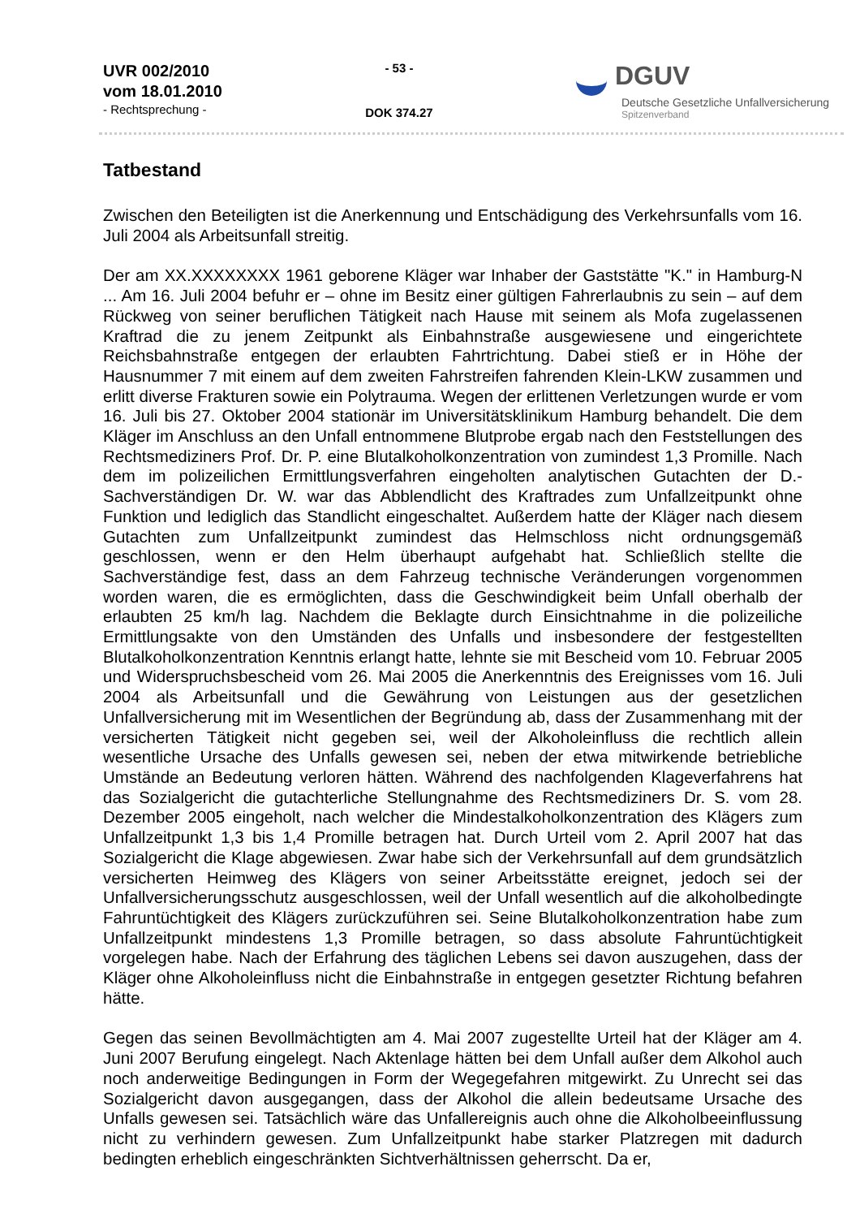UVR 002/2010
vom 18.01.2010
- Rechtsprechung -
- 53 -
DOK 374.27
DGUV
Deutsche Gesetzliche Unfallversicherung
Spitzenverband
Tatbestand
Zwischen den Beteiligten ist die Anerkennung und Entschädigung des Verkehrsunfalls vom 16. Juli 2004 als Arbeitsunfall streitig.
Der am XX.XXXXXXXX 1961 geborene Kläger war Inhaber der Gaststätte "K." in Hamburg-N ... Am 16. Juli 2004 befuhr er – ohne im Besitz einer gültigen Fahrerlaubnis zu sein – auf dem Rückweg von seiner beruflichen Tätigkeit nach Hause mit seinem als Mofa zugelassenen Kraftrad die zu jenem Zeitpunkt als Einbahnstraße ausgewiesene und eingerichtete Reichsbahnstraße entgegen der erlaubten Fahrtrichtung. Dabei stieß er in Höhe der Hausnummer 7 mit einem auf dem zweiten Fahrstreifen fahrenden Klein-LKW zusammen und erlitt diverse Frakturen sowie ein Polytrauma. Wegen der erlittenen Verletzungen wurde er vom 16. Juli bis 27. Oktober 2004 stationär im Universitätsklinikum Hamburg behandelt. Die dem Kläger im Anschluss an den Unfall entnommene Blutprobe ergab nach den Feststellungen des Rechtsmediziners Prof. Dr. P. eine Blutalkoholkonzentration von zumindest 1,3 Promille. Nach dem im polizeilichen Ermittlungsverfahren eingeholten analytischen Gutachten der D.-Sachverständigen Dr. W. war das Abblendlicht des Kraftrades zum Unfallzeitpunkt ohne Funktion und lediglich das Standlicht eingeschaltet. Außerdem hatte der Kläger nach diesem Gutachten zum Unfallzeitpunkt zumindest das Helmschloss nicht ordnungsgemäß geschlossen, wenn er den Helm überhaupt aufgehabt hat. Schließlich stellte die Sachverständige fest, dass an dem Fahrzeug technische Veränderungen vorgenommen worden waren, die es ermöglichten, dass die Geschwindigkeit beim Unfall oberhalb der erlaubten 25 km/h lag. Nachdem die Beklagte durch Einsichtnahme in die polizeiliche Ermittlungsakte von den Umständen des Unfalls und insbesondere der festgestellten Blutalkoholkonzentration Kenntnis erlangt hatte, lehnte sie mit Bescheid vom 10. Februar 2005 und Widerspruchsbescheid vom 26. Mai 2005 die Anerkenntnis des Ereignisses vom 16. Juli 2004 als Arbeitsunfall und die Gewährung von Leistungen aus der gesetzlichen Unfallversicherung mit im Wesentlichen der Begründung ab, dass der Zusammenhang mit der versicherten Tätigkeit nicht gegeben sei, weil der Alkoholeinfluss die rechtlich allein wesentliche Ursache des Unfalls gewesen sei, neben der etwa mitwirkende betriebliche Umstände an Bedeutung verloren hätten. Während des nachfolgenden Klageverfahrens hat das Sozialgericht die gutachterliche Stellungnahme des Rechtsmediziners Dr. S. vom 28. Dezember 2005 eingeholt, nach welcher die Mindestalkoholkonzentration des Klägers zum Unfallzeitpunkt 1,3 bis 1,4 Promille betragen hat. Durch Urteil vom 2. April 2007 hat das Sozialgericht die Klage abgewiesen. Zwar habe sich der Verkehrsunfall auf dem grundsätzlich versicherten Heimweg des Klägers von seiner Arbeitsstätte ereignet, jedoch sei der Unfallversicherungsschutz ausgeschlossen, weil der Unfall wesentlich auf die alkoholbedingte Fahruntüchtigkeit des Klägers zurückzuführen sei. Seine Blutalkoholkonzentration habe zum Unfallzeitpunkt mindestens 1,3 Promille betragen, so dass absolute Fahruntüchtigkeit vorgelegen habe. Nach der Erfahrung des täglichen Lebens sei davon auszugehen, dass der Kläger ohne Alkoholeinfluss nicht die Einbahnstraße in entgegen gesetzter Richtung befahren hätte.
Gegen das seinen Bevollmächtigten am 4. Mai 2007 zugestellte Urteil hat der Kläger am 4. Juni 2007 Berufung eingelegt. Nach Aktenlage hätten bei dem Unfall außer dem Alkohol auch noch anderweitige Bedingungen in Form der Wegegefahren mitgewirkt. Zu Unrecht sei das Sozialgericht davon ausgegangen, dass der Alkohol die allein bedeutsame Ursache des Unfalls gewesen sei. Tatsächlich wäre das Unfallereignis auch ohne die Alkoholbeeinflussung nicht zu verhindern gewesen. Zum Unfallzeitpunkt habe starker Platzregen mit dadurch bedingten erheblich eingeschränkten Sichtverhältnissen geherrscht. Da er,